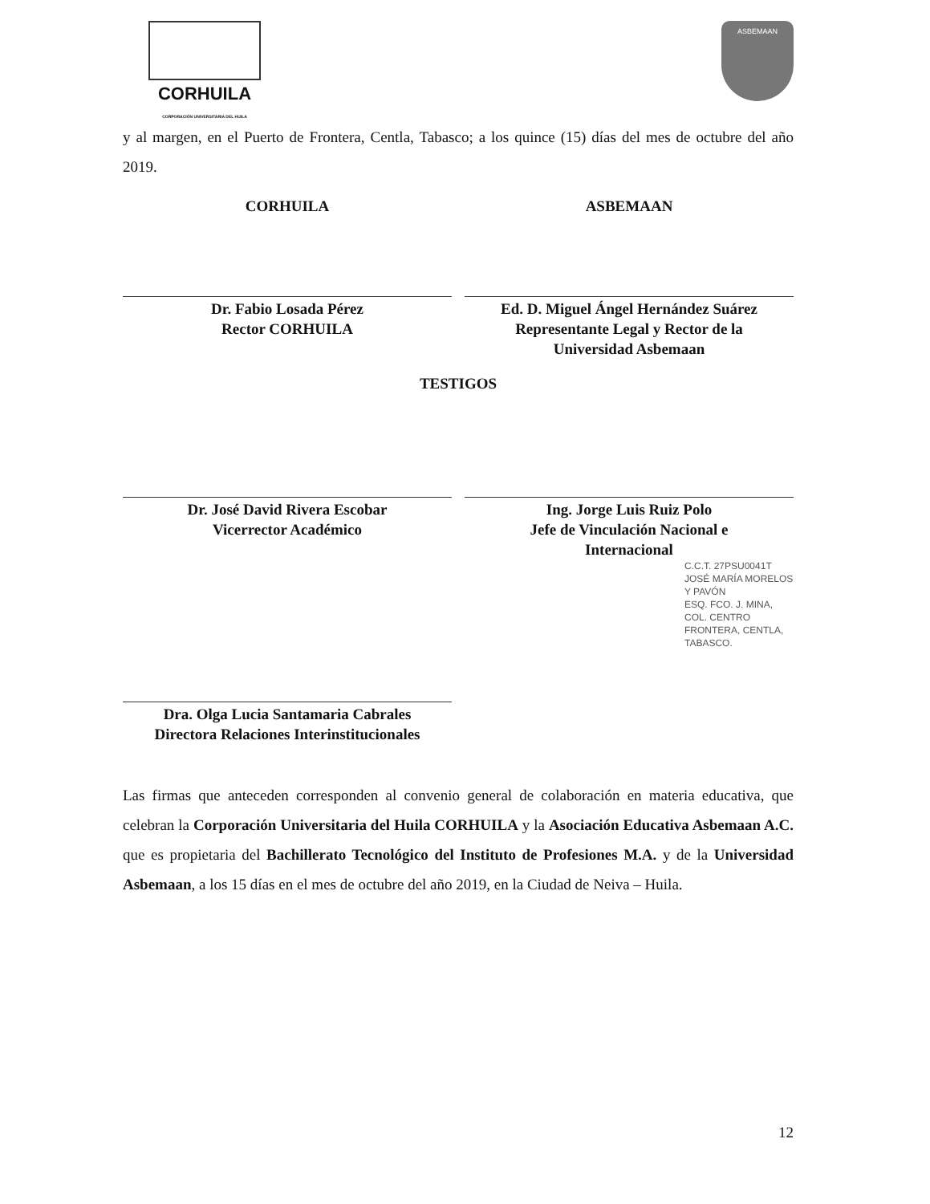CORHUILA
CORPORACIÓN UNIVERSITARIA DEL HUILA
ASBEMAAN
y al margen, en el Puerto de Frontera, Centla, Tabasco; a los quince (15) días del mes de octubre del año 2019.
CORHUILA
Dr. Fabio Losada Pérez
Rector CORHUILA
ASBEMAAN
Ed. D. Miguel Ángel Hernández Suárez
Representante Legal y Rector de la
Universidad Asbemaan
TESTIGOS
Dr. José David Rivera Escobar
Vicerrector Académico
Ing. Jorge Luis Ruiz Polo
Jefe de Vinculación Nacional e
Internacional
C.C.T. 27PSU0041T
JOSÉ MARÍA MORELOS Y PAVÓN
ESQ. FCO. J. MINA, COL. CENTRO
FRONTERA, CENTLA, TABASCO.
Dra. Olga Lucia Santamaria Cabrales
Directora Relaciones Interinstitucionales
Las firmas que anteceden corresponden al convenio general de colaboración en materia educativa, que celebran la Corporación Universitaria del Huila CORHUILA y la Asociación Educativa Asbemaan A.C. que es propietaria del Bachillerato Tecnológico del Instituto de Profesiones M.A. y de la Universidad Asbemaan, a los 15 días en el mes de octubre del año 2019, en la Ciudad de Neiva – Huila.
12